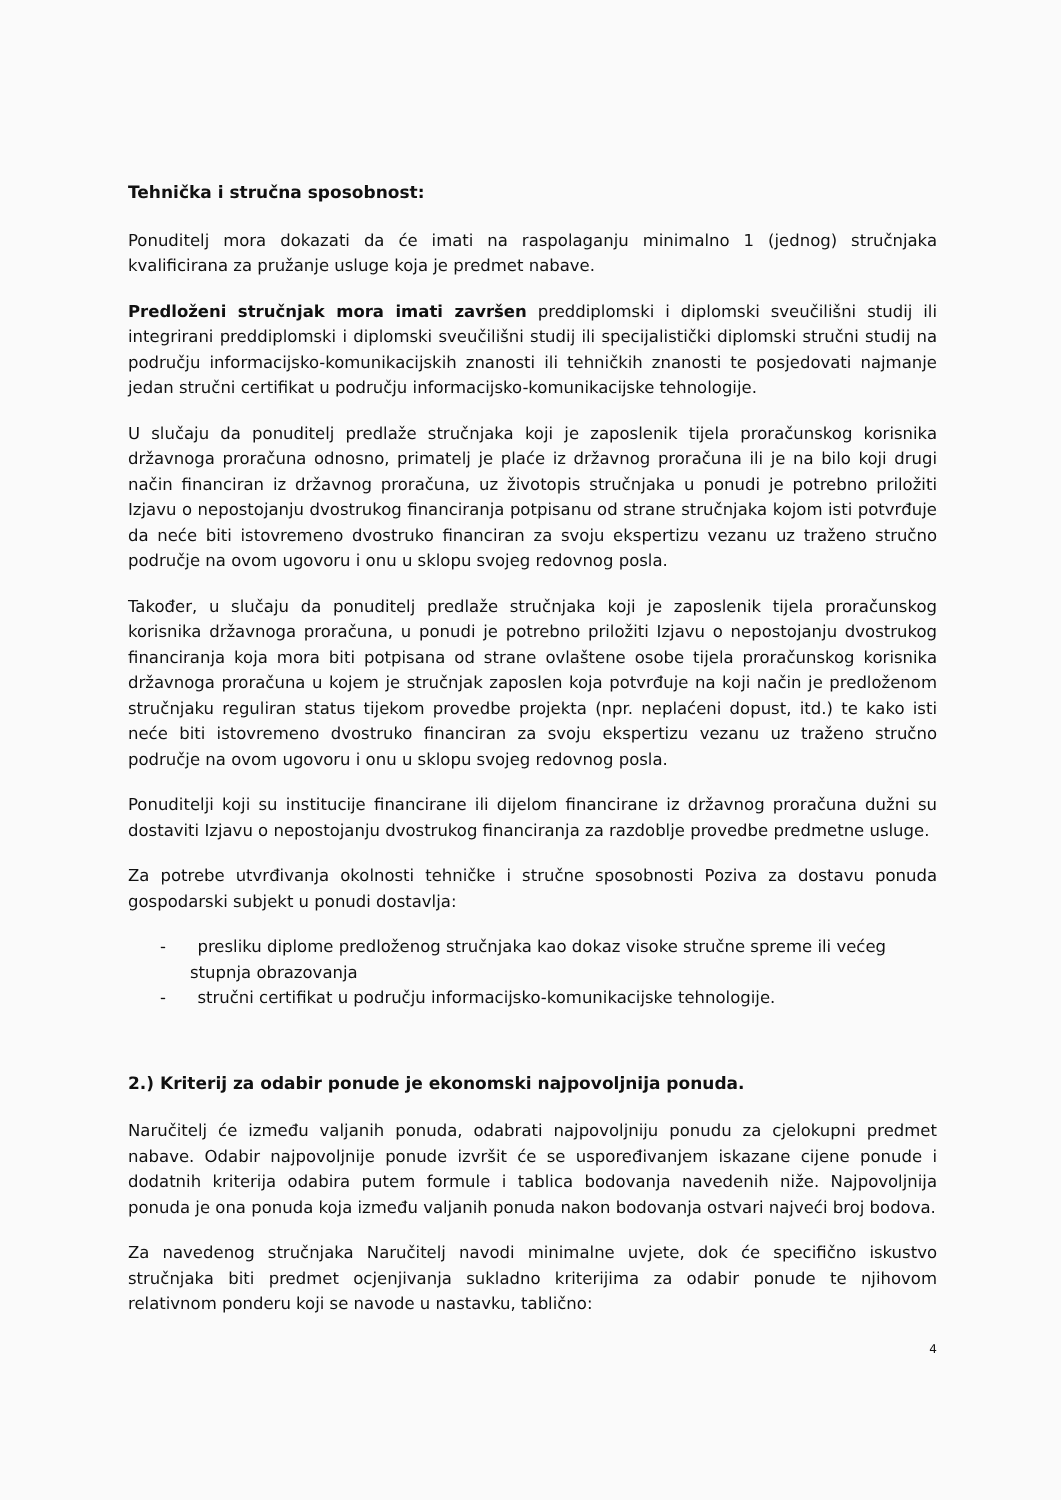Tehnička i stručna sposobnost:
Ponuditelj mora dokazati da će imati na raspolaganju minimalno 1 (jednog) stručnjaka kvalificirana za pružanje usluge koja je predmet nabave.
Predloženi stručnjak mora imati završen preddiplomski i diplomski sveučilišni studij ili integrirani preddiplomski i diplomski sveučilišni studij ili specijalistički diplomski stručni studij na području informacijsko-komunikacijskih znanosti ili tehničkih znanosti te posjedovati najmanje jedan stručni certifikat u području informacijsko-komunikacijske tehnologije.
U slučaju da ponuditelj predlaže stručnjaka koji je zaposlenik tijela proračunskog korisnika državnoga proračuna odnosno, primatelj je plaće iz državnog proračuna ili je na bilo koji drugi način financiran iz državnog proračuna, uz životopis stručnjaka u ponudi je potrebno priložiti Izjavu o nepostojanju dvostrukog financiranja potpisanu od strane stručnjaka kojom isti potvrđuje da neće biti istovremeno dvostruko financiran za svoju ekspertizu vezanu uz traženo stručno područje na ovom ugovoru i onu u sklopu svojeg redovnog posla.
Također, u slučaju da ponuditelj predlaže stručnjaka koji je zaposlenik tijela proračunskog korisnika državnoga proračuna, u ponudi je potrebno priložiti Izjavu o nepostojanju dvostrukog financiranja koja mora biti potpisana od strane ovlaštene osobe tijela proračunskog korisnika državnoga proračuna u kojem je stručnjak zaposlen koja potvrđuje na koji način je predloženom stručnjaku reguliran status tijekom provedbe projekta (npr. neplaćeni dopust, itd.) te kako isti neće biti istovremeno dvostruko financiran za svoju ekspertizu vezanu uz traženo stručno područje na ovom ugovoru i onu u sklopu svojeg redovnog posla.
Ponuditelji koji su institucije financirane ili dijelom financirane iz državnog proračuna dužni su dostaviti Izjavu o nepostojanju dvostrukog financiranja za razdoblje provedbe predmetne usluge.
Za potrebe utvrđivanja okolnosti tehničke i stručne sposobnosti Poziva za dostavu ponuda gospodarski subjekt u ponudi dostavlja:
- presliku diplome predloženog stručnjaka kao dokaz visoke stručne spreme ili većeg stupnja obrazovanja
- stručni certifikat u području informacijsko-komunikacijske tehnologije.
2.) Kriterij za odabir ponude je ekonomski najpovoljnija ponuda.
Naručitelj će između valjanih ponuda, odabrati najpovoljniju ponudu za cjelokupni predmet nabave. Odabir najpovoljnije ponude izvršit će se uspoređivanjem iskazane cijene ponude i dodatnih kriterija odabira putem formule i tablica bodovanja navedenih niže. Najpovoljnija ponuda je ona ponuda koja između valjanih ponuda nakon bodovanja ostvari najveći broj bodova.
Za navedenog stručnjaka Naručitelj navodi minimalne uvjete, dok će specifično iskustvo stručnjaka biti predmet ocjenjivanja sukladno kriterijima za odabir ponude te njihovom relativnom ponderu koji se navode u nastavku, tablično:
4